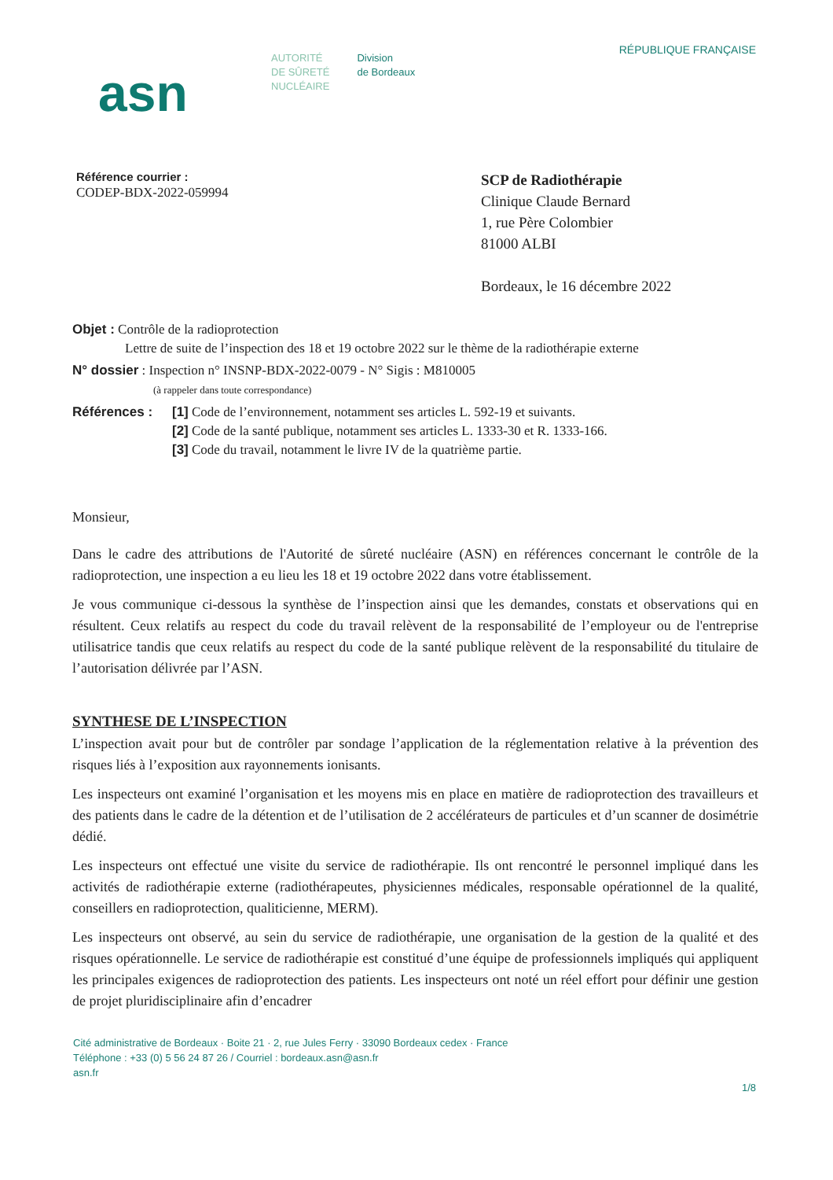asn
AUTORITÉ
DE SÛRETÉ
NUCLÉAIRE
Division
de Bordeaux
RÉPUBLIQUE FRANÇAISE
Référence courrier :
CODEP-BDX-2022-059994
SCP de Radiothérapie
Clinique Claude Bernard
1, rue Père Colombier
81000 ALBI
Bordeaux, le 16 décembre 2022
Objet : Contrôle de la radioprotection
Lettre de suite de l’inspection des 18 et 19 octobre 2022 sur le thème de la radiothérapie externe
N° dossier : Inspection n° INSNP-BDX-2022-0079 - N° Sigis : M810005
(à rappeler dans toute correspondance)
Références : [1] Code de l’environnement, notamment ses articles L. 592-19 et suivants.
[2] Code de la santé publique, notamment ses articles L. 1333-30 et R. 1333-166.
[3] Code du travail, notamment le livre IV de la quatrième partie.
Monsieur,
Dans le cadre des attributions de l'Autorité de sûreté nucléaire (ASN) en références concernant le contrôle de la radioprotection, une inspection a eu lieu les 18 et 19 octobre 2022 dans votre établissement.
Je vous communique ci-dessous la synthèse de l’inspection ainsi que les demandes, constats et observations qui en résultent. Ceux relatifs au respect du code du travail relèvent de la responsabilité de l’employeur ou de l'entreprise utilisatrice tandis que ceux relatifs au respect du code de la santé publique relèvent de la responsabilité du titulaire de l’autorisation délivrée par l’ASN.
SYNTHESE DE L’INSPECTION
L’inspection avait pour but de contrôler par sondage l’application de la réglementation relative à la prévention des risques liés à l’exposition aux rayonnements ionisants.
Les inspecteurs ont examiné l’organisation et les moyens mis en place en matière de radioprotection des travailleurs et des patients dans le cadre de la détention et de l’utilisation de 2 accélérateurs de particules et d’un scanner de dosimétrie dédié.
Les inspecteurs ont effectué une visite du service de radiothérapie. Ils ont rencontré le personnel impliqué dans les activités de radiothérapie externe (radiothérapeutes, physiciennes médicales, responsable opérationnel de la qualité, conseillers en radioprotection, qualiticienne, MERM).
Les inspecteurs ont observé, au sein du service de radiothérapie, une organisation de la gestion de la qualité et des risques opérationnelle. Le service de radiothérapie est constitué d’une équipe de professionnels impliqués qui appliquent les principales exigences de radioprotection des patients. Les inspecteurs ont noté un réel effort pour définir une gestion de projet pluridisciplinaire afin d’encadrer
Cité administrative de Bordeaux · Boite 21 · 2, rue Jules Ferry · 33090 Bordeaux cedex · France
Téléphone : +33 (0) 5 56 24 87 26 / Courriel : bordeaux.asn@asn.fr
asn.fr
1/8